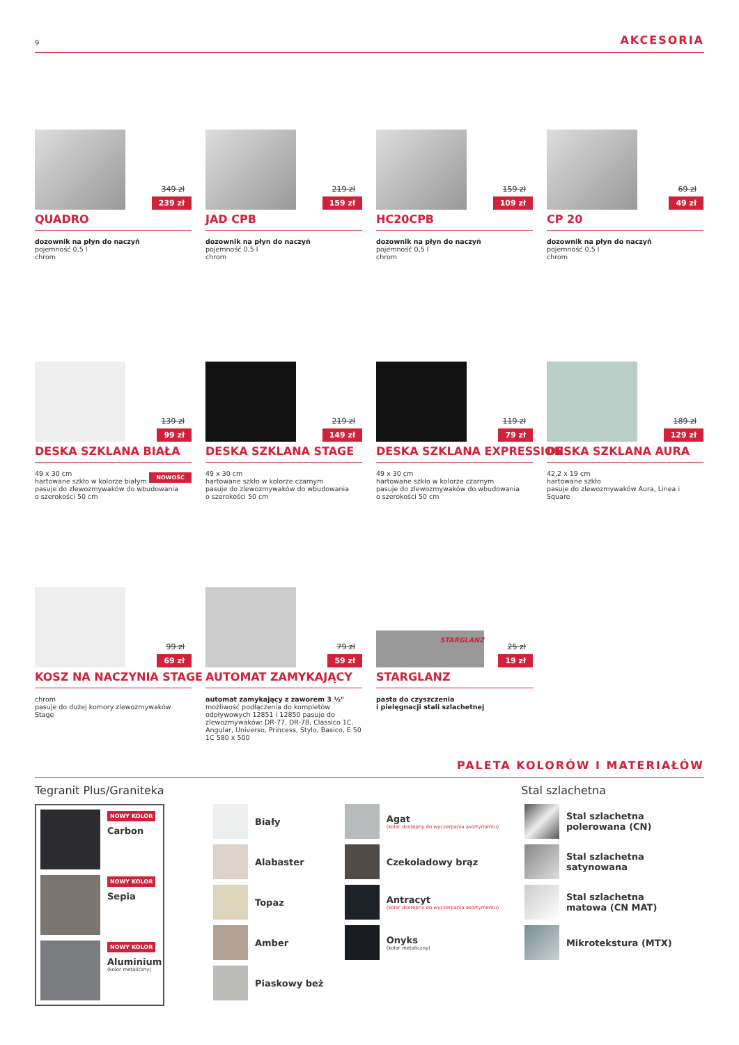9 AKCESORIA
349 zł
239 zł
QUADRO
dozownik na płyn do naczyń
pojemność 0,5 l
chrom
219 zł
159 zł
JAD CPB
dozownik na płyn do naczyń
pojemność 0,5 l
chrom
159 zł
109 zł
HC20CPB
dozownik na płyn do naczyń
pojemność 0,5 l
chrom
69 zł
49 zł
CP 20
dozownik na płyn do naczyń
pojemność 0,5 l
chrom
139 zł
99 zł
DESKA SZKLANA BIAŁA
NOWOŚĆ 49 x 30 cm
hartowane szkło w kolorze białym
pasuje do zlewozmywaków do wbudowania
o szerokości 50 cm
219 zł
149 zł
DESKA SZKLANA STAGE
49 x 30 cm
hartowane szkło w kolorze czarnym
pasuje do zlewozmywaków do wbudowania
o szerokości 50 cm
119 zł
79 zł
DESKA SZKLANA EXPRESSION
49 x 30 cm
hartowane szkło w kolorze czarnym
pasuje do zlewozmywaków do wbudowania
o szerokości 50 cm
189 zł
129 zł
DESKA SZKLANA AURA
42,2 x 19 cm
hartowane szkło
pasuje do zlewozmywaków Aura, Linea i Square
99 zł
69 zł
KOSZ NA NACZYNIA STAGE
chrom
pasuje do dużej komory zlewozmywaków Stage
79 zł
59 zł
AUTOMAT ZAMYKAJĄCY
automat zamykający z zaworem 3 ½"
możliwość podłączenia do kompletów odpływowych 12851 i 12850 pasuje do zlewozmywaków: DR-77, DR-78, Classico 1C, Angular, Universo, Princess, Stylo, Basico, E 50 1C 580 x 500
STARGLANZ
25 zł
19 zł
STARGLANZ
pasta do czyszczenia
i pielęgnacji stali szlachetnej
PALETA KOLORÓW I MATERIAŁÓW
Tegranit Plus/Graniteka Stal szlachetna
NOWY KOLOR
Carbon
NOWY KOLOR
Sepia
NOWY KOLOR
Aluminium
(kolor metaliczny)
Biały
Alabaster
Topaz
Amber
Piaskowy beż
Agat
(kolor dostępny do wyczerpania asortymentu)
Czekoladowy brąz
Antracyt
(kolor dostępny do wyczerpania asortymentu)
Onyks
(kolor metaliczny)
Stal szlachetna
polerowana (CN)
Stal szlachetna
satynowana
Stal szlachetna
matowa (CN MAT)
Mikrotekstura (MTX)